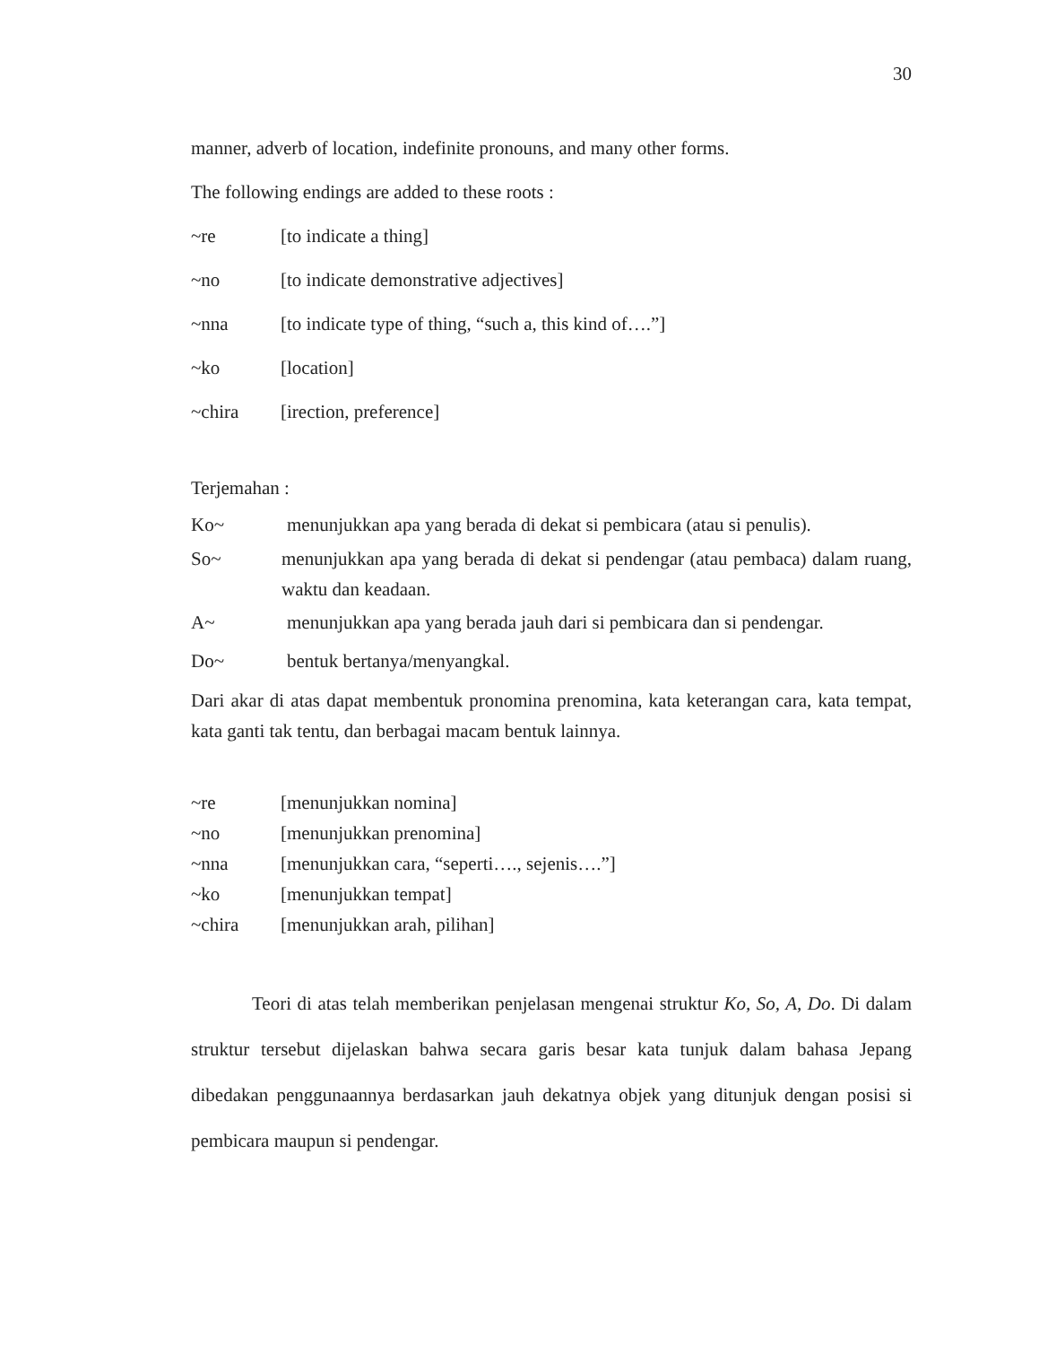30
manner, adverb of location, indefinite pronouns, and many other forms.
The following endings are added to these roots :
~re [to indicate a thing]
~no [to indicate demonstrative adjectives]
~nna [to indicate type of thing, “such a, this kind of….”]
~ko [location]
~chira [irection, preference]
Terjemahan :
Ko~ menunjukkan apa yang berada di dekat si pembicara (atau si penulis).
So~ menunjukkan apa yang berada di dekat si pendengar (atau pembaca) dalam ruang, waktu dan keadaan.
A~ menunjukkan apa yang berada jauh dari si pembicara dan si pendengar.
Do~ bentuk bertanya/menyangkal.
Dari akar di atas dapat membentuk pronomina prenomina, kata keterangan cara, kata tempat, kata ganti tak tentu, dan berbagai macam bentuk lainnya.
~re [menunjukkan nomina]
~no [menunjukkan prenomina]
~nna [menunjukkan cara, “seperti…., sejenis….”]
~ko [menunjukkan tempat]
~chira [menunjukkan arah, pilihan]
Teori di atas telah memberikan penjelasan mengenai struktur Ko, So, A, Do. Di dalam struktur tersebut dijelaskan bahwa secara garis besar kata tunjuk dalam bahasa Jepang dibedakan penggunaannya berdasarkan jauh dekatnya objek yang ditunjuk dengan posisi si pembicara maupun si pendengar.